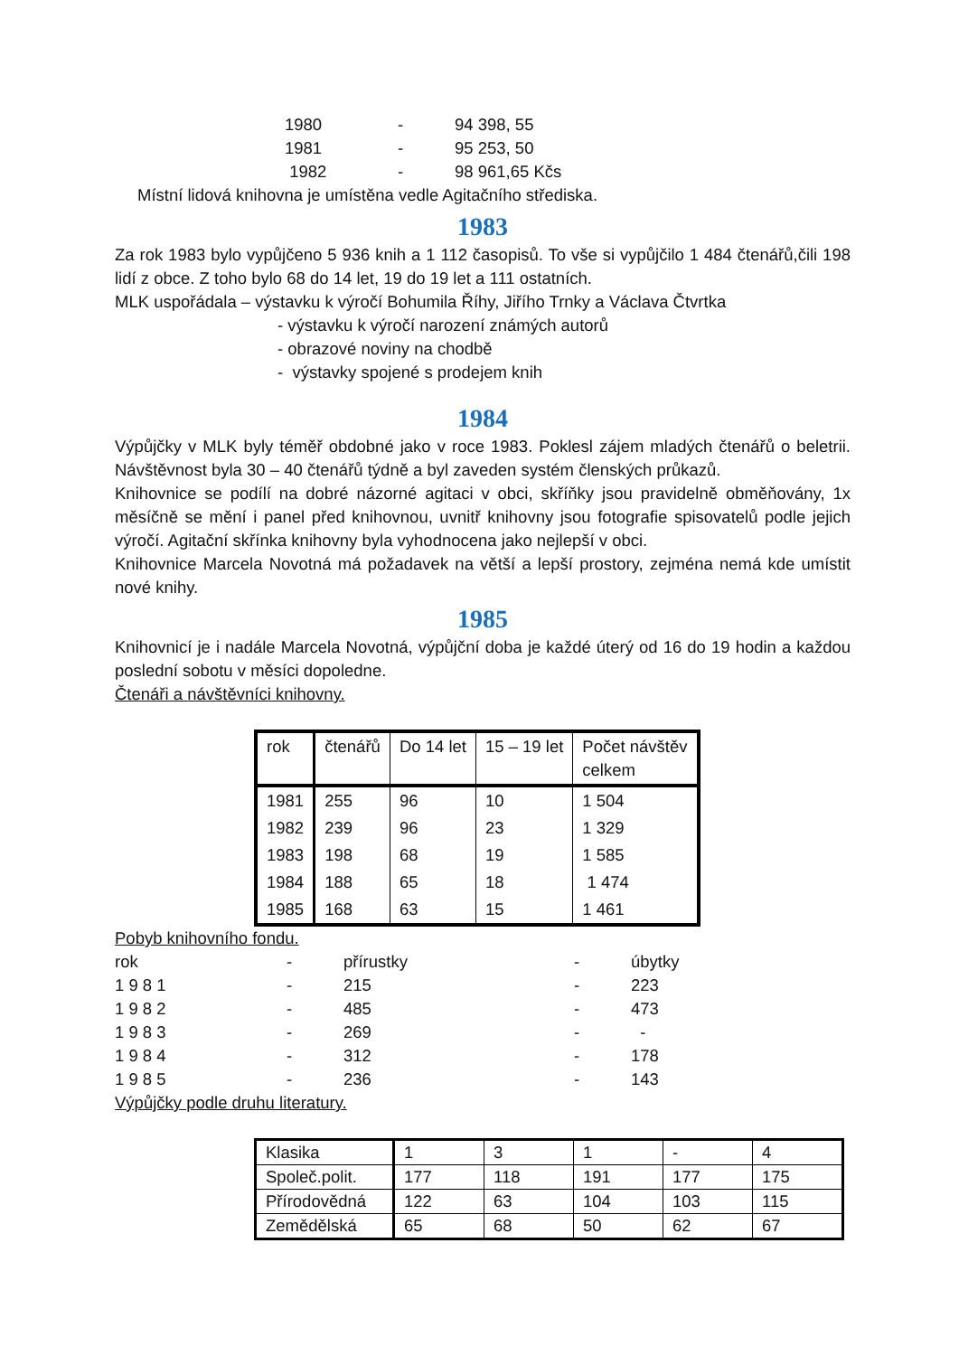1980 - 94 398, 55
1981 - 95 253, 50
1982 - 98 961,65 Kčs
Místní lidová knihovna je umístěna vedle Agitačního střediska.
1983
Za rok 1983 bylo vypůjčeno 5 936 knih a 1 112 časopisů. To vše si vypůjčilo 1 484 čtenářů,čili 198 lidí z obce. Z toho bylo 68 do 14 let, 19 do 19 let a 111 ostatních.
MLK uspořádala – výstavku k výročí Bohumila Říhy, Jiřího Trnky a Václava Čtvrtka
- výstavku k výročí narození známých autorů
- obrazové noviny na chodbě
- výstavky spojené s prodejem knih
1984
Výpůjčky v MLK byly téměř obdobné jako v roce 1983. Poklesl zájem mladých čtenářů o beletrii. Návštěvnost byla 30 – 40 čtenářů týdně a byl zaveden systém členských průkazů.
Knihovnice se podílí na dobré názorné agitaci v obci, skříňky jsou pravidelně obměňovány, 1x měsíčně se mění i panel před knihovnou, uvnitř knihovny jsou fotografie spisovatelů podle jejich výročí. Agitační skřínka knihovny byla vyhodnocena jako nejlepší v obci.
Knihovnice Marcela Novotná má požadavek na větší a lepší prostory, zejména nemá kde umístit nové knihy.
1985
Knihovnicí je i nadále Marcela Novotná, výpůjční doba je každé úterý od 16 do 19 hodin a každou poslední sobotu v měsíci dopoledne.
Čtenáři a návštěvníci knihovny.
| rok | čtenářů | Do 14 let | 15 – 19 let | Počet návštěv celkem |
| --- | --- | --- | --- | --- |
| 1981 | 255 | 96 | 10 | 1 504 |
| 1982 | 239 | 96 | 23 | 1 329 |
| 1983 | 198 | 68 | 19 | 1 585 |
| 1984 | 188 | 65 | 18 | 1 474 |
| 1985 | 168 | 63 | 15 | 1 461 |
Pobyb knihovního fondu.
rok - přírustky - úbytky
1 9 8 1 - 215 - 223
1 9 8 2 - 485 - 473
1 9 8 3 - 269 - -
1 9 8 4 - 312 - 178
1 9 8 5 - 236 - 143
Výpůjčky podle druhu literatury.
| Klasika | 1 | 3 | 1 | - | 4 |
| Společ.polit. | 177 | 118 | 191 | 177 | 175 |
| Přírodovědná | 122 | 63 | 104 | 103 | 115 |
| Zemědělská | 65 | 68 | 50 | 62 | 67 |